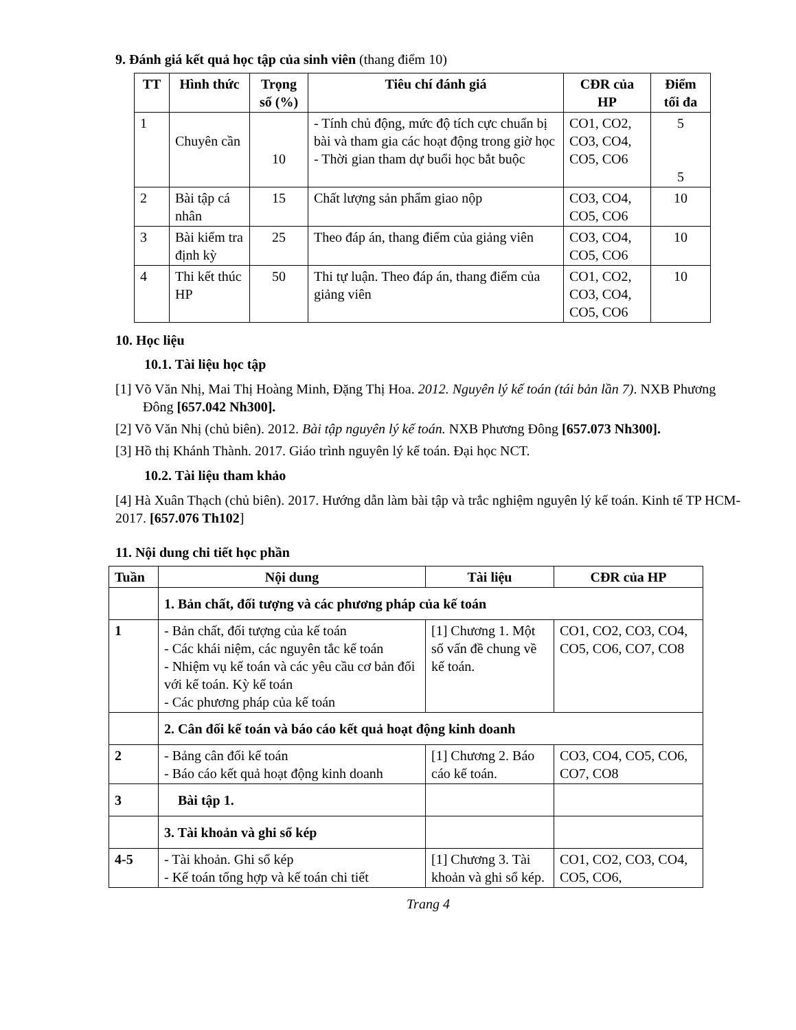9. Đánh giá kết quả học tập của sinh viên (thang điểm 10)
| TT | Hình thức | Trọng số (%) | Tiêu chí đánh giá | CĐR của HP | Điểm tối đa |
| --- | --- | --- | --- | --- | --- |
| 1 | Chuyên cần | 10 | - Tính chủ động, mức độ tích cực chuẩn bị bài và tham gia các hoạt động trong giờ học - Thời gian tham dự buổi học bắt buộc | CO1, CO2, CO3, CO4, CO5, CO6 | 5 5 |
| 2 | Bài tập cá nhân | 15 | Chất lượng sản phẩm giao nộp | CO3, CO4, CO5, CO6 | 10 |
| 3 | Bài kiểm tra định kỳ | 25 | Theo đáp án, thang điểm của giảng viên | CO3, CO4, CO5, CO6 | 10 |
| 4 | Thi kết thúc HP | 50 | Thi tự luận. Theo đáp án, thang điểm của giảng viên | CO1, CO2, CO3, CO4, CO5, CO6 | 10 |
10. Học liệu
10.1. Tài liệu học tập
[1] Võ Văn Nhị, Mai Thị Hoàng Minh, Đặng Thị Hoa. 2012. Nguyên lý kế toán (tái bản lần 7). NXB Phương Đông [657.042 Nh300].
[2] Võ Văn Nhị (chủ biên). 2012. Bài tập nguyên lý kế toán. NXB Phương Đông [657.073 Nh300].
[3] Hồ thị Khánh Thành. 2017. Giáo trình nguyên lý kế toán. Đại học NCT.
10.2. Tài liệu tham khảo
[4] Hà Xuân Thạch (chủ biên). 2017. Hướng dẫn làm bài tập và trắc nghiệm nguyên lý kế toán. Kinh tế TP HCM-2017. [657.076 Th102]
11. Nội dung chi tiết học phần
| Tuần | Nội dung | Tài liệu | CĐR của HP |
| --- | --- | --- | --- |
| | 1. Bản chất, đối tượng và các phương pháp của kế toán | | |
| 1 | - Bản chất, đối tượng của kế toán - Các khái niệm, các nguyên tắc kế toán - Nhiệm vụ kế toán và các yêu cầu cơ bản đối với kế toán. Kỳ kế toán - Các phương pháp của kế toán | [1] Chương 1. Một số vấn đề chung về kế toán. | CO1, CO2, CO3, CO4, CO5, CO6, CO7, CO8 |
| | 2. Cân đối kế toán và báo cáo kết quả hoạt động kinh doanh | | |
| 2 | - Bảng cân đối kế toán - Báo cáo kết quả hoạt động kinh doanh | [1] Chương 2. Báo cáo kế toán. | CO3, CO4, CO5, CO6, CO7, CO8 |
| 3 | Bài tập 1. | | |
| | 3. Tài khoản và ghi sổ kép | | |
| 4-5 | - Tài khoản. Ghi sổ kép - Kế toán tổng hợp và kế toán chi tiết | [1] Chương 3. Tài khoản và ghi sổ kép. | CO1, CO2, CO3, CO4, CO5, CO6, |
Trang 4